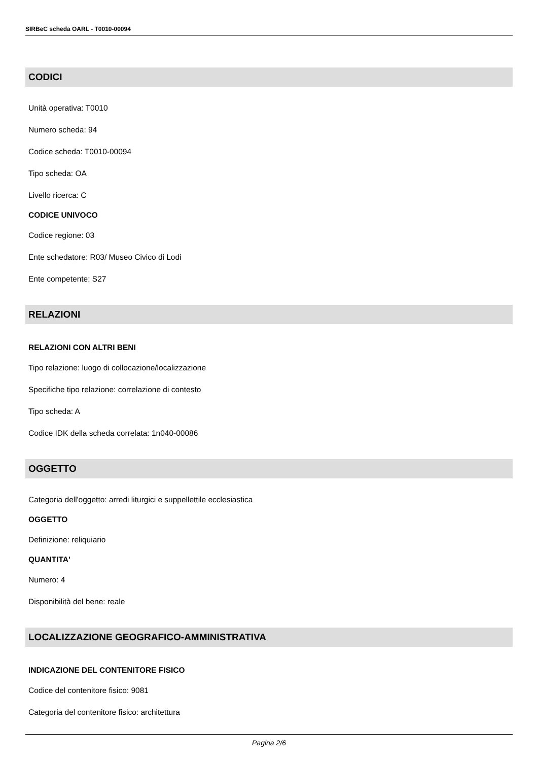SIRBeC scheda OARL - T0010-00094
CODICI
Unità operativa: T0010
Numero scheda: 94
Codice scheda: T0010-00094
Tipo scheda: OA
Livello ricerca: C
CODICE UNIVOCO
Codice regione: 03
Ente schedatore: R03/ Museo Civico di Lodi
Ente competente: S27
RELAZIONI
RELAZIONI CON ALTRI BENI
Tipo relazione: luogo di collocazione/localizzazione
Specifiche tipo relazione: correlazione di contesto
Tipo scheda: A
Codice IDK della scheda correlata: 1n040-00086
OGGETTO
Categoria dell'oggetto: arredi liturgici e suppellettile ecclesiastica
OGGETTO
Definizione: reliquiario
QUANTITA'
Numero: 4
Disponibilità del bene: reale
LOCALIZZAZIONE GEOGRAFICO-AMMINISTRATIVA
INDICAZIONE DEL CONTENITORE FISICO
Codice del contenitore fisico: 9081
Categoria del contenitore fisico: architettura
Pagina 2/6